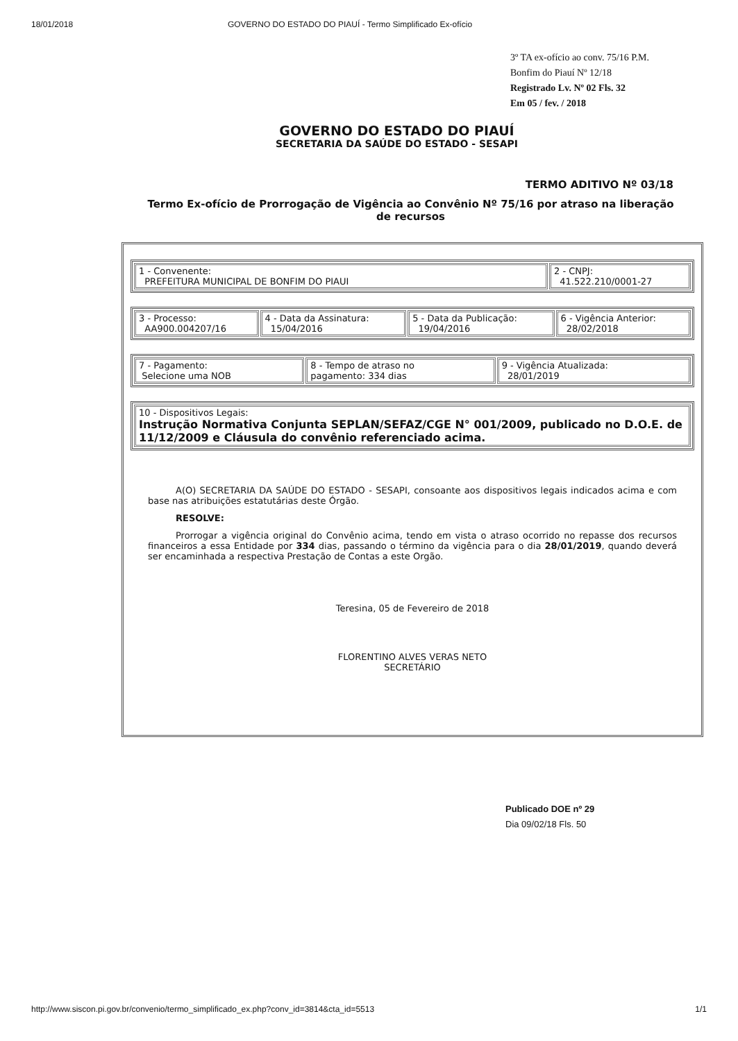18/01/2018 GOVERNO DO ESTADO DO PIAUÍ - Termo Simplificado Ex-ofício
3º TA ex-ofício ao conv. 75/16 P.M.
Bonfim do Piauí Nº 12/18
Registrado Lv. Nº 02 Fls. 32
Em 05 / fev. / 2018
GOVERNO DO ESTADO DO PIAUÍ
SECRETARIA DA SAÚDE DO ESTADO - SESAPI
TERMO ADITIVO Nº 03/18
Termo Ex-ofício de Prorrogação de Vigência ao Convênio Nº 75/16 por atraso na liberação de recursos
| 1 - Convenente: PREFEITURA MUNICIPAL DE BONFIM DO PIAUI | 2 - CNPJ: 41.522.210/0001-27 |
| 3 - Processo: AA900.004207/16 | 4 - Data da Assinatura: 15/04/2016 | 5 - Data da Publicação: 19/04/2016 | 6 - Vigência Anterior: 28/02/2018 |
| 7 - Pagamento: Selecione uma NOB | 8 - Tempo de atraso no pagamento: 334 dias | 9 - Vigência Atualizada: 28/01/2019 |
| 10 - Dispositivos Legais: Instrução Normativa Conjunta SEPLAN/SEFAZ/CGE N° 001/2009, publicado no D.O.E. de 11/12/2009 e Cláusula do convênio referenciado acima. |
A(O) SECRETARIA DA SAÚDE DO ESTADO - SESAPI, consoante aos dispositivos legais indicados acima e com base nas atribuições estatutárias deste Órgão.
RESOLVE:
Prorrogar a vigência original do Convênio acima, tendo em vista o atraso ocorrido no repasse dos recursos financeiros a essa Entidade por 334 dias, passando o término da vigência para o dia 28/01/2019, quando deverá ser encaminhada a respectiva Prestação de Contas a este Orgão.
Teresina, 05 de Fevereiro de 2018
FLORENTINO ALVES VERAS NETO
SECRETÁRIO
Publicado DOE nº 29
Dia 09/02/18 Fls. 50
http://www.siscon.pi.gov.br/convenio/termo_simplificado_ex.php?conv_id=3814&cta_id=5513 1/1